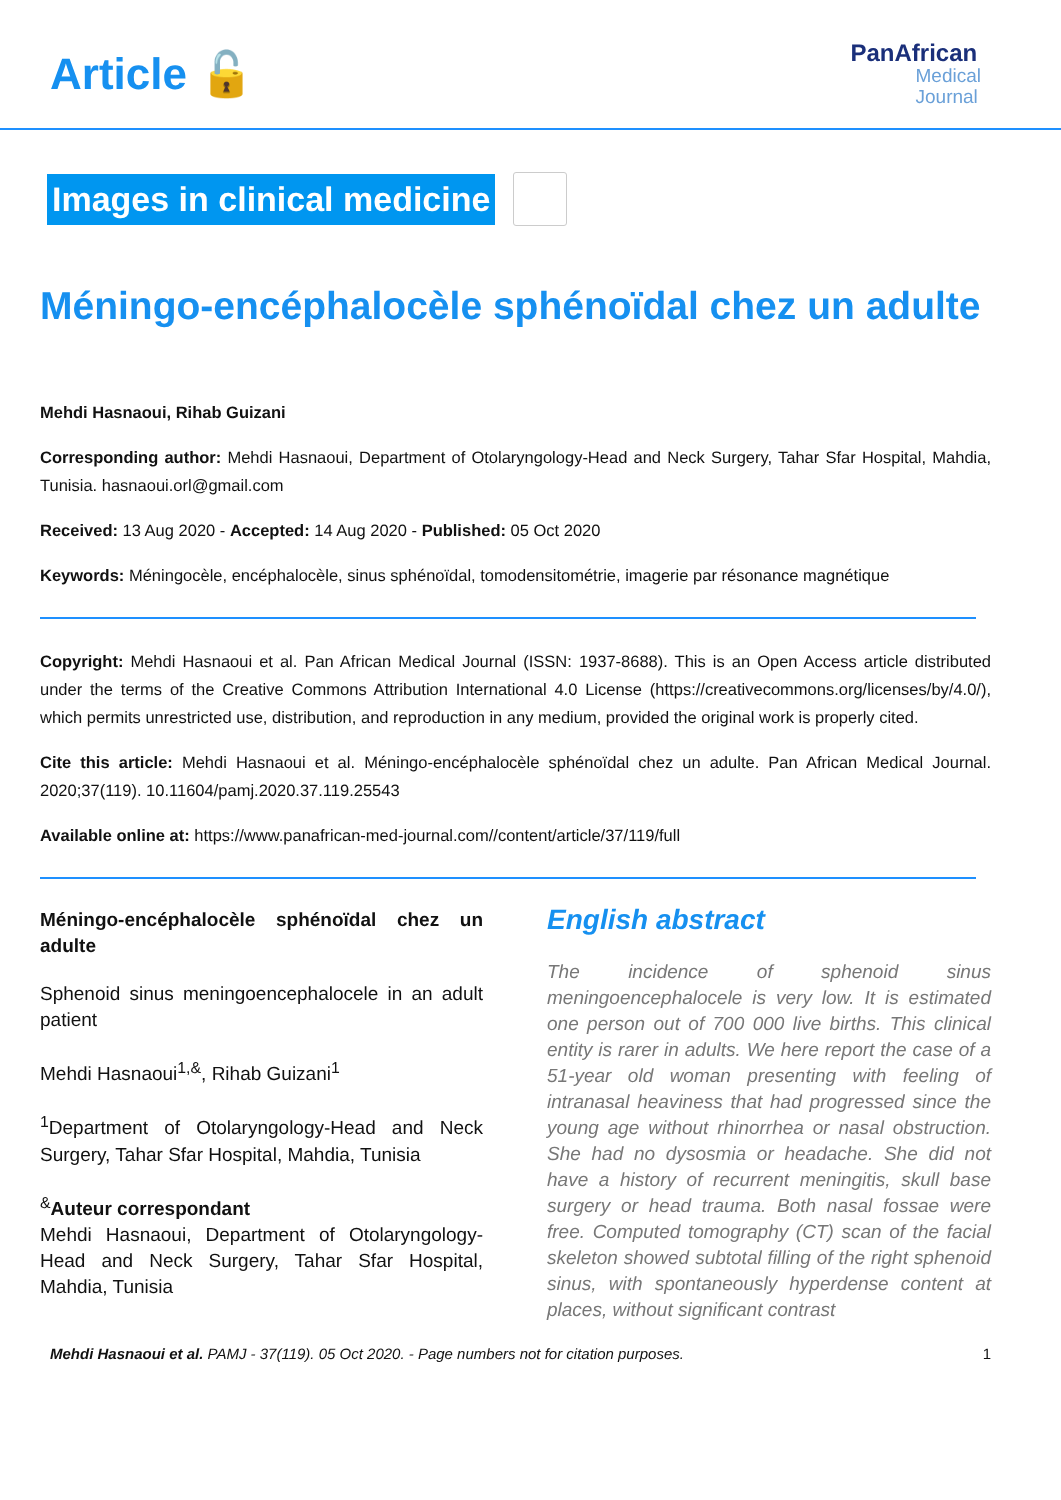Article 🔓
PanAfrican
Medical
Journal
Images in clinical medicine
Méningo-encéphalocèle sphénoïdal chez un adulte
Mehdi Hasnaoui, Rihab Guizani
Corresponding author: Mehdi Hasnaoui, Department of Otolaryngology-Head and Neck Surgery, Tahar Sfar Hospital, Mahdia, Tunisia. hasnaoui.orl@gmail.com
Received: 13 Aug 2020 - Accepted: 14 Aug 2020 - Published: 05 Oct 2020
Keywords: Méningocèle, encéphalocèle, sinus sphénoïdal, tomodensitométrie, imagerie par résonance magnétique
Copyright: Mehdi Hasnaoui et al. Pan African Medical Journal (ISSN: 1937-8688). This is an Open Access article distributed under the terms of the Creative Commons Attribution International 4.0 License (https://creativecommons.org/licenses/by/4.0/), which permits unrestricted use, distribution, and reproduction in any medium, provided the original work is properly cited.
Cite this article: Mehdi Hasnaoui et al. Méningo-encéphalocèle sphénoïdal chez un adulte. Pan African Medical Journal. 2020;37(119). 10.11604/pamj.2020.37.119.25543
Available online at: https://www.panafrican-med-journal.com//content/article/37/119/full
Méningo-encéphalocèle sphénoïdal chez un adulte
Sphenoid sinus meningoencephalocele in an adult patient
Mehdi Hasnaoui<sup>1,&</sup>, Rihab Guizani<sup>1</sup>
<sup>1</sup> Department of Otolaryngology-Head and Neck Surgery, Tahar Sfar Hospital, Mahdia, Tunisia
<sup>&</sup>Auteur correspondant
Mehdi Hasnaoui, Department of Otolaryngology-Head and Neck Surgery, Tahar Sfar Hospital, Mahdia, Tunisia
English abstract
The incidence of sphenoid sinus meningoencephalocele is very low. It is estimated one person out of 700 000 live births. This clinical entity is rarer in adults. We here report the case of a 51-year old woman presenting with feeling of intranasal heaviness that had progressed since the young age without rhinorrhea or nasal obstruction. She had no dysosmia or headache. She did not have a history of recurrent meningitis, skull base surgery or head trauma. Both nasal fossae were free. Computed tomography (CT) scan of the facial skeleton showed subtotal filling of the right sphenoid sinus, with spontaneously hyperdense content at places, without significant contrast
Mehdi Hasnaoui et al. PAMJ - 37(119). 05 Oct 2020. - Page numbers not for citation purposes. 1